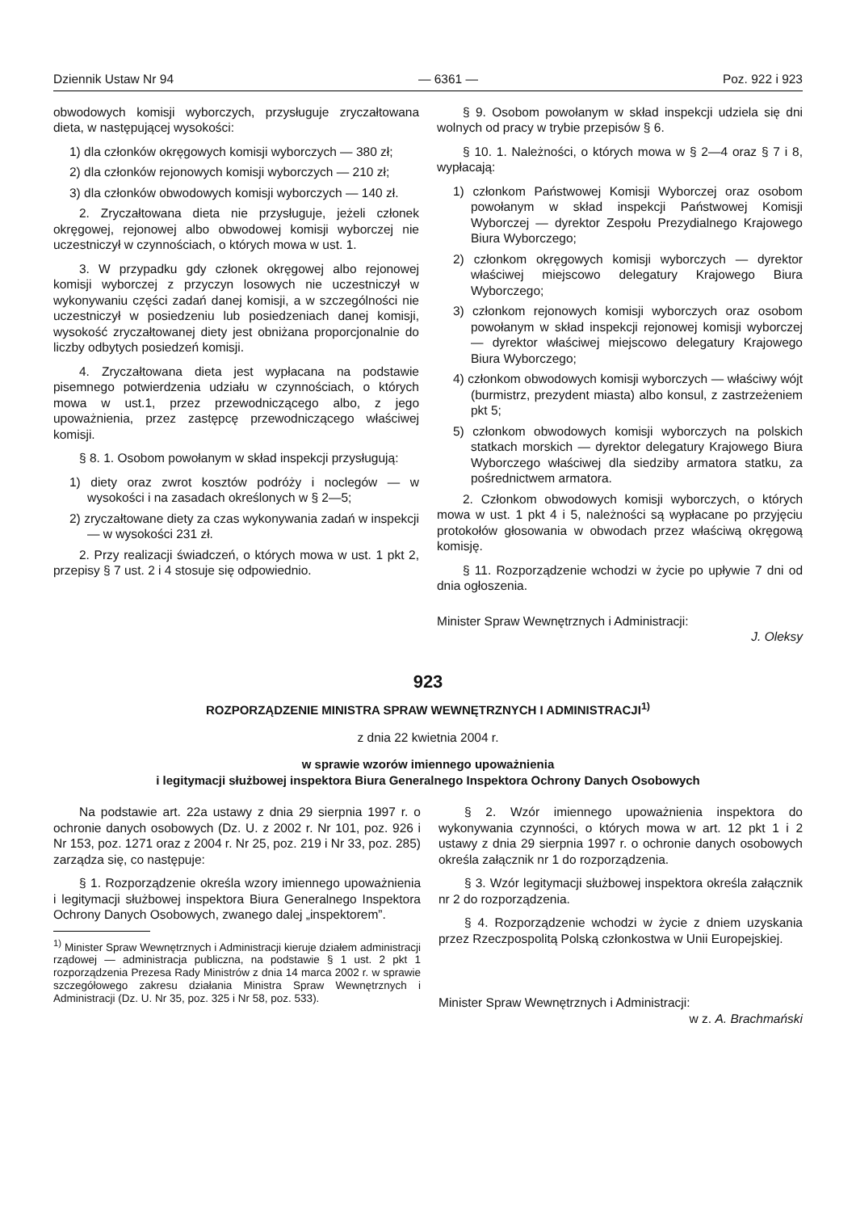Dziennik Ustaw Nr 94 — 6361 — Poz. 922 i 923
obwodowych komisji wyborczych, przysługuje zryczałtowana dieta, w następującej wysokości:
1) dla członków okręgowych komisji wyborczych — 380 zł;
2) dla członków rejonowych komisji wyborczych — 210 zł;
3) dla członków obwodowych komisji wyborczych — 140 zł.
2. Zryczałtowana dieta nie przysługuje, jeżeli członek okręgowej, rejonowej albo obwodowej komisji wyborczej nie uczestniczył w czynnościach, o których mowa w ust. 1.
3. W przypadku gdy członek okręgowej albo rejonowej komisji wyborczej z przyczyn losowych nie uczestniczył w wykonywaniu części zadań danej komisji, a w szczególności nie uczestniczył w posiedzeniu lub posiedzeniach danej komisji, wysokość zryczałtowanej diety jest obniżana proporcjonalnie do liczby odbytych posiedzeń komisji.
4. Zryczałtowana dieta jest wypłacana na podstawie pisemnego potwierdzenia udziału w czynnościach, o których mowa w ust.1, przez przewodniczącego albo, z jego upoważnienia, przez zastępcę przewodniczącego właściwej komisji.
§ 8. 1. Osobom powołanym w skład inspekcji przysługują:
1) diety oraz zwrot kosztów podróży i noclegów — w wysokości i na zasadach określonych w § 2—5;
2) zryczałtowane diety za czas wykonywania zadań w inspekcji — w wysokości 231 zł.
2. Przy realizacji świadczeń, o których mowa w ust. 1 pkt 2, przepisy § 7 ust. 2 i 4 stosuje się odpowiednio.
§ 9. Osobom powołanym w skład inspekcji udziela się dni wolnych od pracy w trybie przepisów § 6.
§ 10. 1. Należności, o których mowa w § 2—4 oraz § 7 i 8, wypłacają:
1) członkom Państwowej Komisji Wyborczej oraz osobom powołanym w skład inspekcji Państwowej Komisji Wyborczej — dyrektor Zespołu Prezydialnego Krajowego Biura Wyborczego;
2) członkom okręgowych komisji wyborczych — dyrektor właściwej miejscowo delegatury Krajowego Biura Wyborczego;
3) członkom rejonowych komisji wyborczych oraz osobom powołanym w skład inspekcji rejonowej komisji wyborczej — dyrektor właściwej miejscowo delegatury Krajowego Biura Wyborczego;
4) członkom obwodowych komisji wyborczych — właściwy wójt (burmistrz, prezydent miasta) albo konsul, z zastrzeżeniem pkt 5;
5) członkom obwodowych komisji wyborczych na polskich statkach morskich — dyrektor delegatury Krajowego Biura Wyborczego właściwej dla siedziby armatora statku, za pośrednictwem armatora.
2. Członkom obwodowych komisji wyborczych, o których mowa w ust. 1 pkt 4 i 5, należności są wypłacane po przyjęciu protokołów głosowania w obwodach przez właściwą okręgową komisję.
§ 11. Rozporządzenie wchodzi w życie po upływie 7 dni od dnia ogłoszenia.
Minister Spraw Wewnętrznych i Administracji:
J. Oleksy
923
ROZPORZĄDZENIE MINISTRA SPRAW WEWNĘTRZNYCH I ADMINISTRACJI<sup>1)</sup>
z dnia 22 kwietnia 2004 r.
w sprawie wzorów imiennego upoważnienia
i legitymacji służbowej inspektora Biura Generalnego Inspektora Ochrony Danych Osobowych
Na podstawie art. 22a ustawy z dnia 29 sierpnia 1997 r. o ochronie danych osobowych (Dz. U. z 2002 r. Nr 101, poz. 926 i Nr 153, poz. 1271 oraz z 2004 r. Nr 25, poz. 219 i Nr 33, poz. 285) zarządza się, co następuje:
§ 1. Rozporządzenie określa wzory imiennego upoważnienia i legitymacji służbowej inspektora Biura Generalnego Inspektora Ochrony Danych Osobowych, zwanego dalej „inspektorem”.
<sup>1)</sup> Minister Spraw Wewnętrznych i Administracji kieruje działem administracji rządowej — administracja publiczna, na podstawie § 1 ust. 2 pkt 1 rozporządzenia Prezesa Rady Ministrów z dnia 14 marca 2002 r. w sprawie szczegółowego zakresu działania Ministra Spraw Wewnętrznych i Administracji (Dz. U. Nr 35, poz. 325 i Nr 58, poz. 533).
§ 2. Wzór imiennego upoważnienia inspektora do wykonywania czynności, o których mowa w art. 12 pkt 1 i 2 ustawy z dnia 29 sierpnia 1997 r. o ochronie danych osobowych określa załącznik nr 1 do rozporządzenia.
§ 3. Wzór legitymacji służbowej inspektora określa załącznik nr 2 do rozporządzenia.
§ 4. Rozporządzenie wchodzi w życie z dniem uzyskania przez Rzeczpospolitą Polską członkostwa w Unii Europejskiej.
Minister Spraw Wewnętrznych i Administracji:
w z. A. Brachmański